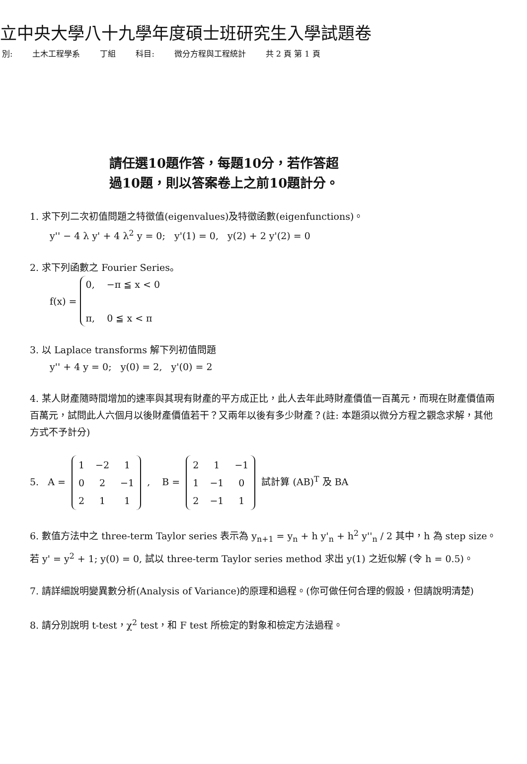立中央大學八十九學年度碩士班研究生入學試題卷
別: 土木工程學系 丁組 科目: 微分方程與工程統計 共 2 頁 第 1 頁
請任選10題作答，每題10分，若作答超
過10題，則以答案卷上之前10題計分。
1. 求下列二次初值問題之特徵值(eigenvalues)及特徵函數(eigenfunctions)。
y'' − 4 λ y' + 4 λ<sup>2</sup> y = 0; y'(1) = 0, y(2) + 2 y'(2) = 0
2. 求下列函數之 Fourier Series。
f(x) =
0, −π ≦ x < 0
π, 0 ≦ x < π
3. 以 Laplace transforms 解下列初值問題
y'' + 4 y = 0; y(0) = 2, y'(0) = 2
4. 某人財產隨時間增加的速率與其現有財產的平方成正比，此人去年此時財產價值一百萬元，而現在財產價值兩百萬元，試問此人六個月以後財產價值若干？又兩年以後有多少財產？(註: 本題須以微分方程之觀念求解，其他方式不予計分)
5. A =
| 1 | −2 | 1 |
| 0 | 2 | −1 |
| 2 | 1 | 1 |
, B =
| 2 | 1 | −1 |
| 1 | −1 | 0 |
| 2 | −1 | 1 |
試計算 (AB)<sup>T</sup> 及 BA
6. 數值方法中之 three-term Taylor series 表示為 y<sub>n+1</sub> = y<sub>n</sub> + h y'<sub>n</sub> + h<sup>2</sup> y''<sub>n</sub> / 2 其中，h 為 step size。 若 y' = y<sup>2</sup> + 1; y(0) = 0, 試以 three-term Taylor series method 求出 y(1) 之近似解 (令 h = 0.5)。
7. 請詳細說明變異數分析(Analysis of Variance)的原理和過程。(你可做任何合理的假設，但請說明清楚)
8. 請分別說明 t-test，χ<sup>2</sup> test，和 F test 所檢定的對象和檢定方法過程。